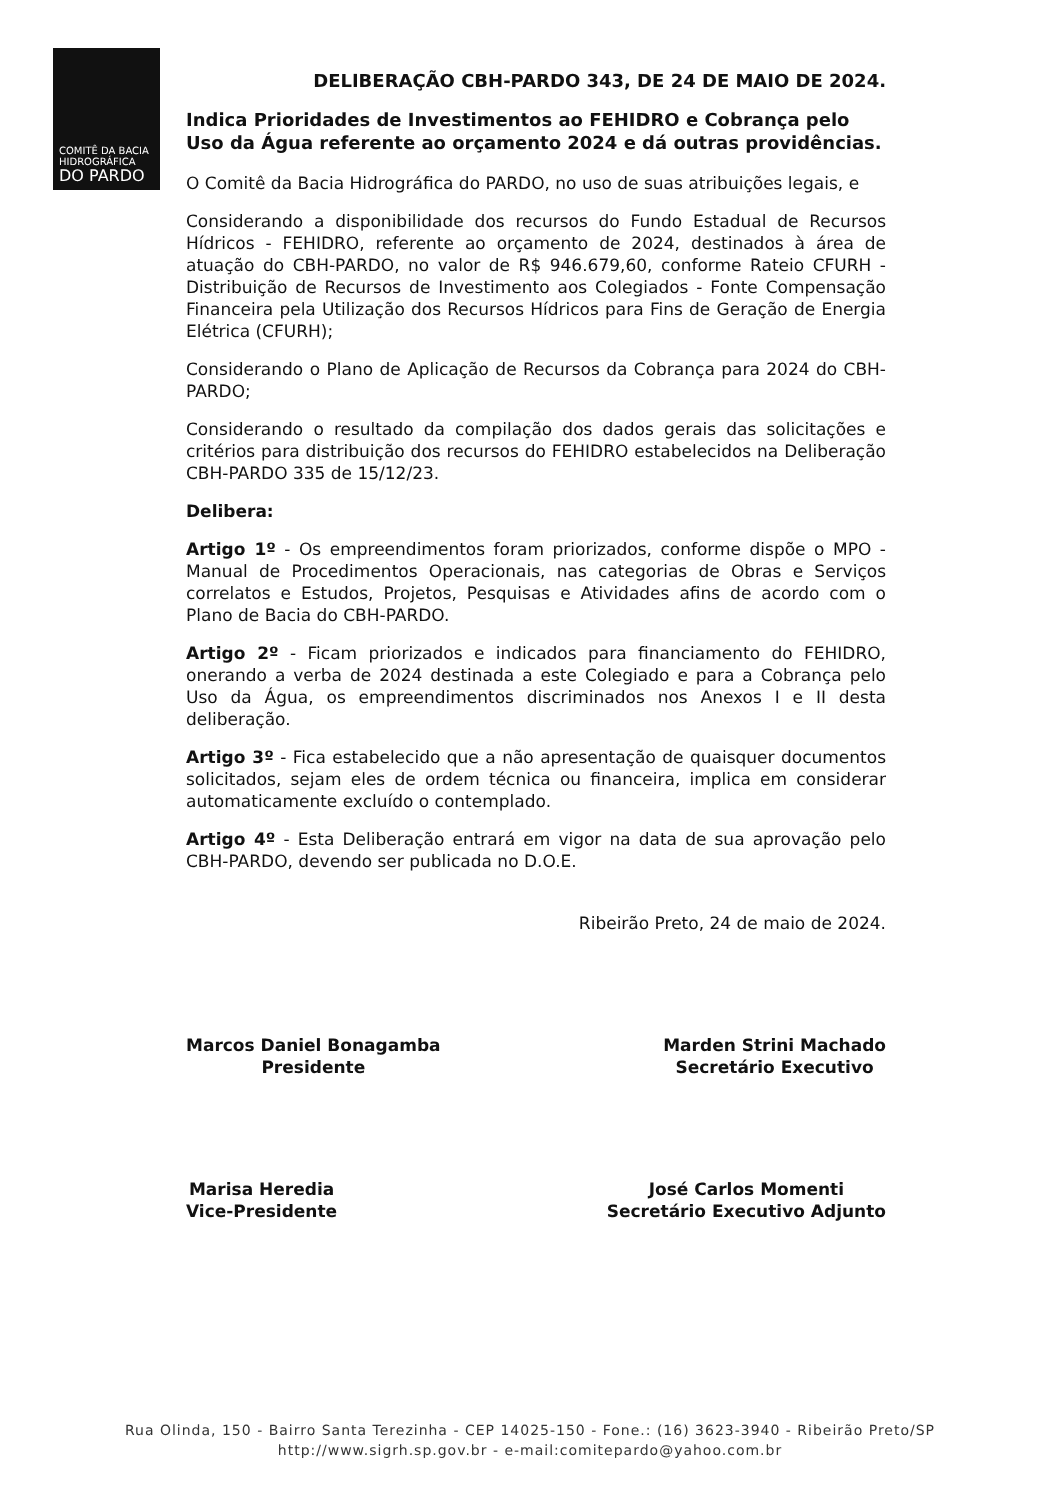COMITÊ DA BACIA
HIDROGRÁFICA
DO PARDO
DELIBERAÇÃO CBH-PARDO 343, DE 24 DE MAIO DE 2024.
Indica Prioridades de Investimentos ao FEHIDRO e Cobrança pelo Uso da Água referente ao orçamento 2024 e dá outras providências.
O Comitê da Bacia Hidrográfica do PARDO, no uso de suas atribuições legais, e
Considerando a disponibilidade dos recursos do Fundo Estadual de Recursos Hídricos - FEHIDRO, referente ao orçamento de 2024, destinados à área de atuação do CBH-PARDO, no valor de R$ 946.679,60, conforme Rateio CFURH - Distribuição de Recursos de Investimento aos Colegiados - Fonte Compensação Financeira pela Utilização dos Recursos Hídricos para Fins de Geração de Energia Elétrica (CFURH);
Considerando o Plano de Aplicação de Recursos da Cobrança para 2024 do CBH-PARDO;
Considerando o resultado da compilação dos dados gerais das solicitações e critérios para distribuição dos recursos do FEHIDRO estabelecidos na Deliberação CBH-PARDO 335 de 15/12/23.
Delibera:
Artigo 1º - Os empreendimentos foram priorizados, conforme dispõe o MPO - Manual de Procedimentos Operacionais, nas categorias de Obras e Serviços correlatos e Estudos, Projetos, Pesquisas e Atividades afins de acordo com o Plano de Bacia do CBH-PARDO.
Artigo 2º - Ficam priorizados e indicados para financiamento do FEHIDRO, onerando a verba de 2024 destinada a este Colegiado e para a Cobrança pelo Uso da Água, os empreendimentos discriminados nos Anexos I e II desta deliberação.
Artigo 3º - Fica estabelecido que a não apresentação de quaisquer documentos solicitados, sejam eles de ordem técnica ou financeira, implica em considerar automaticamente excluído o contemplado.
Artigo 4º - Esta Deliberação entrará em vigor na data de sua aprovação pelo CBH-PARDO, devendo ser publicada no D.O.E.
Ribeirão Preto, 24 de maio de 2024.
Marcos Daniel Bonagamba
Presidente
Marden Strini Machado
Secretário Executivo
Marisa Heredia
Vice-Presidente
José Carlos Momenti
Secretário Executivo Adjunto
Rua Olinda, 150 - Bairro Santa Terezinha - CEP 14025-150 - Fone.: (16) 3623-3940 - Ribeirão Preto/SP
http://www.sigrh.sp.gov.br - e-mail:comitepardo@yahoo.com.br